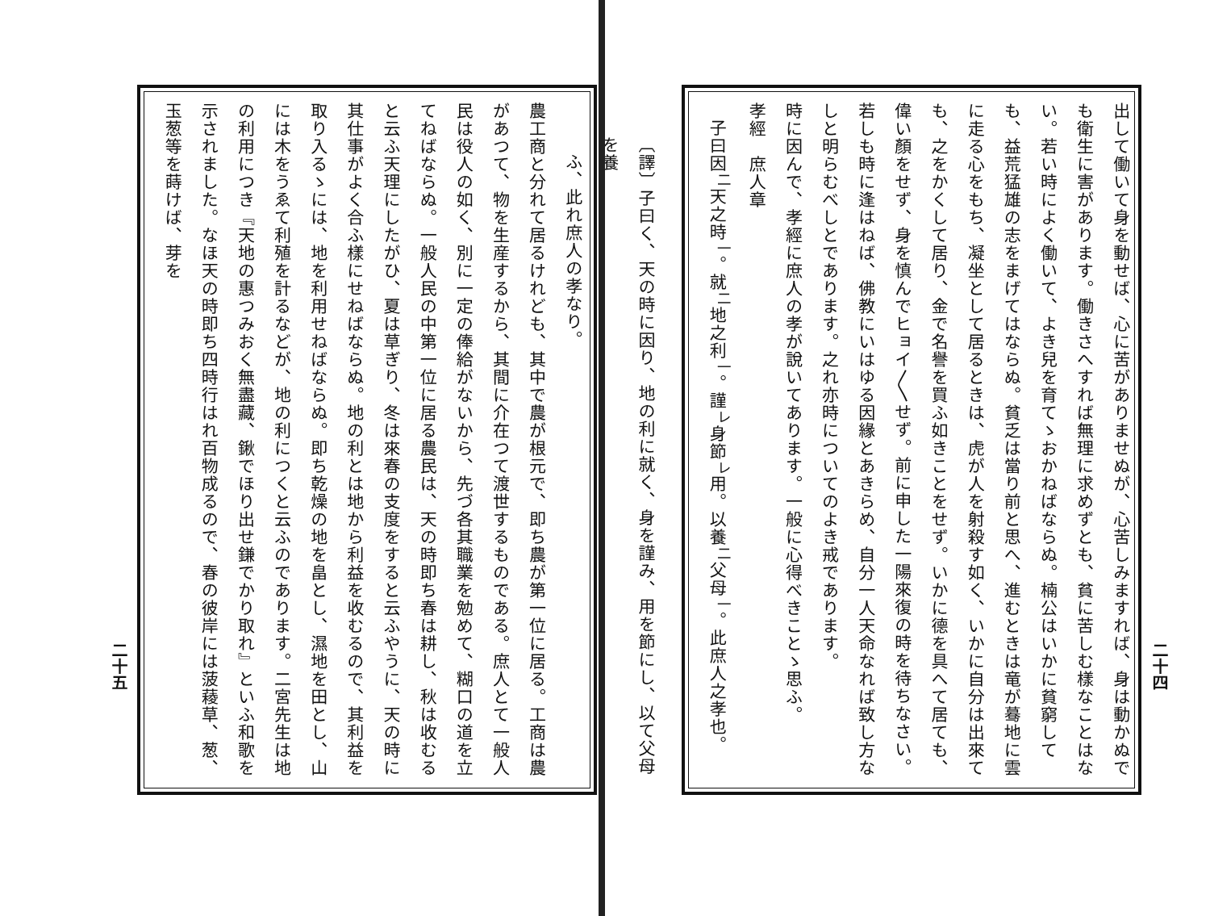二十四
出して働いて身を動せば、心に苦がありませぬが、心苦しみますれば、身は動かぬでも衛生に害があります。働きさへすれば無理に求めずとも、貧に苦しむ樣なことはない。若い時によく働いて、よき兒を育てゝおかねばならぬ。楠公はいかに貧窮しても、益荒猛雄の志をまげてはならぬ。貧乏は當り前と思へ、進むときは竜が蓦地に雲に走る心をもち、凝坐として居るときは、虎が人を射殺す如く、いかに自分は出來ても、之をかくして居り、金で名譽を買ふ如きことをせず。いかに德を具へて居ても、偉い顏をせず、身を慎んでヒョイ〳〵せず。前に申した一陽來復の時を待ちなさい。若しも時に逢はねば、佛教にいはゆる因緣とあきらめ、自分一人天命なれば致し方なしと明らむべしとであります。之れ亦時についてのよき戒であります。
時に因んで、孝經に庶人の孝が說いてあります。一般に心得べきことゝ思ふ。
孝經　庶人章
子曰因<sup>二</sup>天之時<sup>一</sup>。就<sup>二</sup>地之利<sup>一</sup>。謹<sup>レ</sup>身節<sup>レ</sup>用。以養<sup>二</sup>父母<sup>一</sup>。此庶人之孝也。
〔譯〕子曰く、天の時に因り、地の利に就く、身を謹み、用を節にし、以て父母を養
ふ、此れ庶人の孝なり。
農工商と分れて居るけれども、其中で農が根元で、即ち農が第一位に居る。工商は農があつて、物を生産するから、其間に介在つて渡世するものである。庶人とて一般人民は役人の如く、別に一定の俸給がないから、先づ各其職業を勉めて、糊口の道を立てねばならぬ。一般人民の中第一位に居る農民は、天の時即ち春は耕し、秋は收むると云ふ天理にしたがひ、夏は草ぎり、冬は來春の支度をすると云ふやうに、天の時に其仕事がよく合ふ樣にせねばならぬ。地の利とは地から利益を收むるので、其利益を取り入るゝには、地を利用せねばならぬ。即ち乾燥の地を畠とし、濕地を田とし、山には木をうゑて利殖を計るなどが、地の利につくと云ふのであります。二宮先生は地の利用につき『天地の惠つみおく無盡藏、鍬でほり出せ鎌でかり取れ』といふ和歌を示されました。なほ天の時即ち四時行はれ百物成るので、春の彼岸には菠薐草、葱、玉葱等を蒔けば、芽を
二十五